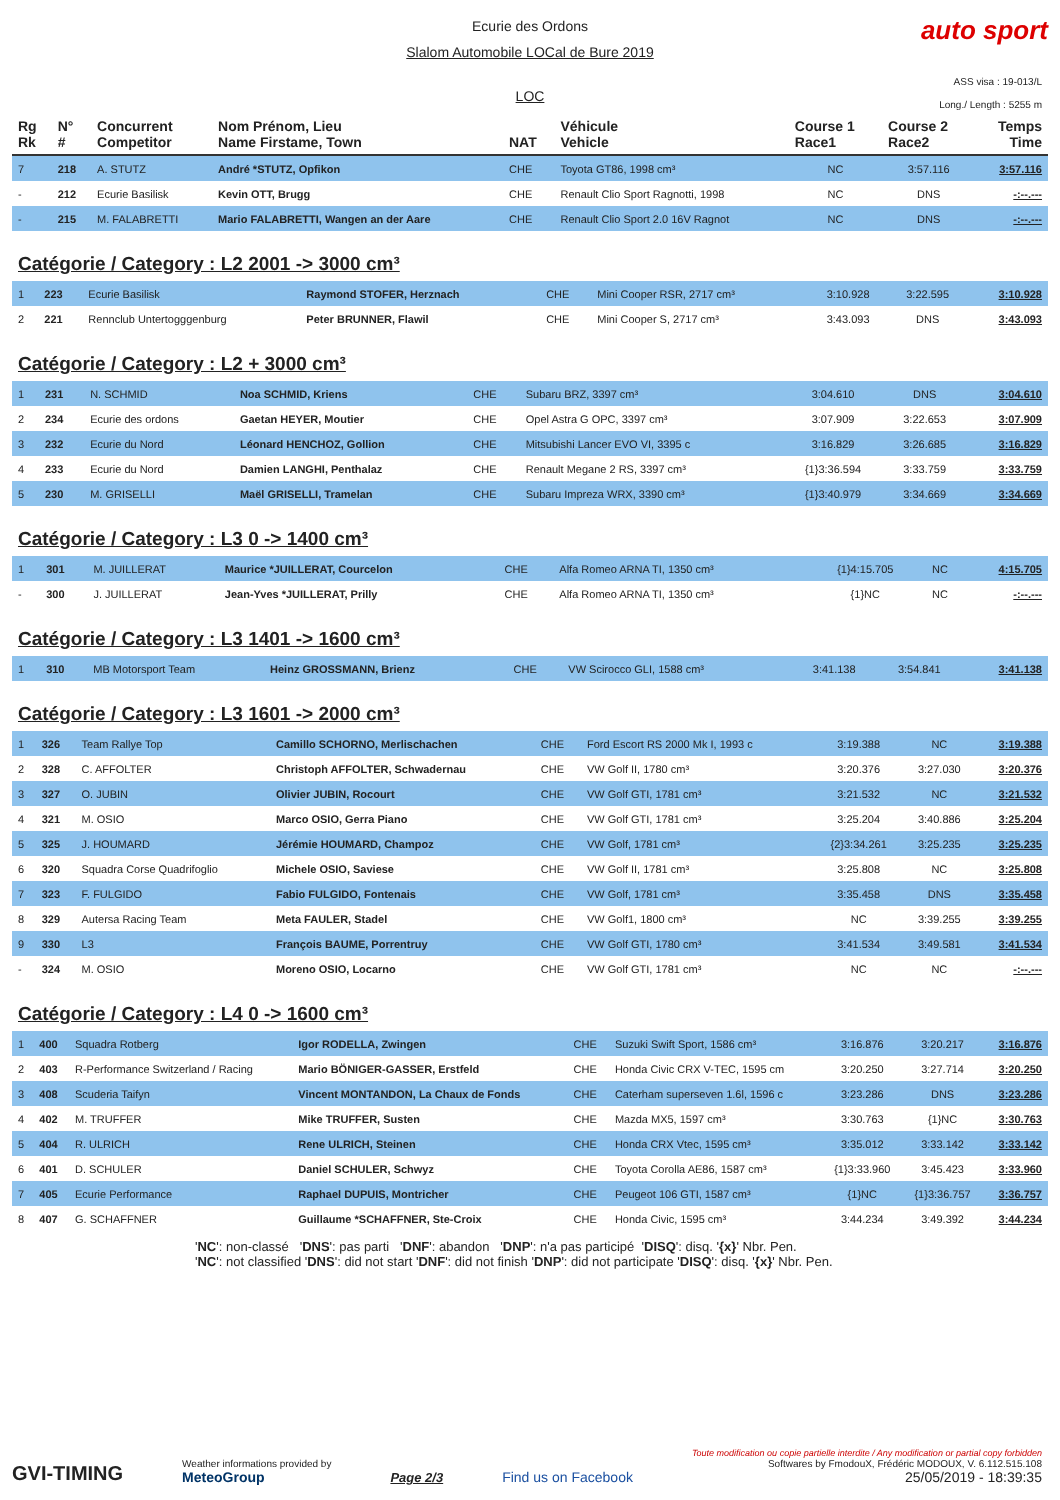auto sport
Ecurie des Ordons
Slalom Automobile LOCal de Bure 2019
LOC
ASS visa : 19-013/L
Long./ Length : 5255 m
| Rg Rk | N° # | Concurrent Competitor | Nom Prénom, Lieu Name Firstame, Town | NAT | Véhicule Vehicle | Course 1 Race1 | Course 2 Race2 | Temps Time |
| --- | --- | --- | --- | --- | --- | --- | --- | --- |
| 7 | 218 | A. STUTZ | André *STUTZ, Opfikon | CHE | Toyota GT86, 1998 cm³ | NC | 3:57.116 | 3:57.116 |
| - | 212 | Ecurie Basilisk | Kevin OTT, Brugg | CHE | Renault Clio Sport Ragnotti, 1998 | NC | DNS | -:--.--- |
| - | 215 | M. FALABRETTI | Mario FALABRETTI, Wangen an der Aare | CHE | Renault Clio Sport 2.0 16V Ragnot | NC | DNS | -:--.--- |
Catégorie / Category : L2 2001 -> 3000 cm³
| 1 | 223 | Ecurie Basilisk | Raymond STOFER, Herznach | CHE | Mini Cooper RSR, 2717 cm³ | 3:10.928 | 3:22.595 | 3:10.928 |
| 2 | 221 | Rennclub Untertogggenburg | Peter BRUNNER, Flawil | CHE | Mini Cooper S, 2717 cm³ | 3:43.093 | DNS | 3:43.093 |
Catégorie / Category : L2 + 3000 cm³
| 1 | 231 | N. SCHMID | Noa SCHMID, Kriens | CHE | Subaru BRZ, 3397 cm³ | 3:04.610 | DNS | 3:04.610 |
| 2 | 234 | Ecurie des ordons | Gaetan HEYER, Moutier | CHE | Opel Astra G OPC, 3397 cm³ | 3:07.909 | 3:22.653 | 3:07.909 |
| 3 | 232 | Ecurie du Nord | Léonard HENCHOZ, Gollion | CHE | Mitsubishi Lancer EVO VI, 3395 c | 3:16.829 | 3:26.685 | 3:16.829 |
| 4 | 233 | Ecurie du Nord | Damien LANGHI, Penthalaz | CHE | Renault Megane 2 RS, 3397 cm³ | {1}3:36.594 | 3:33.759 | 3:33.759 |
| 5 | 230 | M. GRISELLI | Maël GRISELLI, Tramelan | CHE | Subaru Impreza WRX, 3390 cm³ | {1}3:40.979 | 3:34.669 | 3:34.669 |
Catégorie / Category : L3 0 -> 1400 cm³
| 1 | 301 | M. JUILLERAT | Maurice *JUILLERAT, Courcelon | CHE | Alfa Romeo ARNA TI, 1350 cm³ | {1}4:15.705 | NC | 4:15.705 |
| - | 300 | J. JUILLERAT | Jean-Yves *JUILLERAT, Prilly | CHE | Alfa Romeo ARNA TI, 1350 cm³ | {1}NC | NC | -:--.--- |
Catégorie / Category : L3 1401 -> 1600 cm³
| 1 | 310 | MB Motorsport Team | Heinz GROSSMANN, Brienz | CHE | VW Scirocco GLI, 1588 cm³ | 3:41.138 | 3:54.841 | 3:41.138 |
Catégorie / Category : L3 1601 -> 2000 cm³
| 1 | 326 | Team Rallye Top | Camillo SCHORNO, Merlischachen | CHE | Ford Escort RS 2000 Mk I, 1993 c | 3:19.388 | NC | 3:19.388 |
| 2 | 328 | C. AFFOLTER | Christoph AFFOLTER, Schwadernau | CHE | VW Golf II, 1780 cm³ | 3:20.376 | 3:27.030 | 3:20.376 |
| 3 | 327 | O. JUBIN | Olivier JUBIN, Rocourt | CHE | VW Golf GTI, 1781 cm³ | 3:21.532 | NC | 3:21.532 |
| 4 | 321 | M. OSIO | Marco OSIO, Gerra Piano | CHE | VW Golf GTI, 1781 cm³ | 3:25.204 | 3:40.886 | 3:25.204 |
| 5 | 325 | J. HOUMARD | Jérémie HOUMARD, Champoz | CHE | VW Golf, 1781 cm³ | {2}3:34.261 | 3:25.235 | 3:25.235 |
| 6 | 320 | Squadra Corse Quadrifoglio | Michele OSIO, Saviese | CHE | VW Golf II, 1781 cm³ | 3:25.808 | NC | 3:25.808 |
| 7 | 323 | F. FULGIDO | Fabio FULGIDO, Fontenais | CHE | VW Golf, 1781 cm³ | 3:35.458 | DNS | 3:35.458 |
| 8 | 329 | Autersa Racing Team | Meta FAULER, Stadel | CHE | VW Golf1, 1800 cm³ | NC | 3:39.255 | 3:39.255 |
| 9 | 330 | L3 | François BAUME, Porrentruy | CHE | VW Golf GTI, 1780 cm³ | 3:41.534 | 3:49.581 | 3:41.534 |
| - | 324 | M. OSIO | Moreno OSIO, Locarno | CHE | VW Golf GTI, 1781 cm³ | NC | NC | -:--.--- |
Catégorie / Category : L4 0 -> 1600 cm³
| 1 | 400 | Squadra Rotberg | Igor RODELLA, Zwingen | CHE | Suzuki Swift Sport, 1586 cm³ | 3:16.876 | 3:20.217 | 3:16.876 |
| 2 | 403 | R-Performance Switzerland / Racing | Mario BÖNIGER-GASSER, Erstfeld | CHE | Honda Civic CRX V-TEC, 1595 cm | 3:20.250 | 3:27.714 | 3:20.250 |
| 3 | 408 | Scuderia Taifyn | Vincent MONTANDON, La Chaux de Fonds | CHE | Caterham superseven 1.6l, 1596 c | 3:23.286 | DNS | 3:23.286 |
| 4 | 402 | M. TRUFFER | Mike TRUFFER, Susten | CHE | Mazda MX5, 1597 cm³ | 3:30.763 | {1}NC | 3:30.763 |
| 5 | 404 | R. ULRICH | Rene ULRICH, Steinen | CHE | Honda CRX Vtec, 1595 cm³ | 3:35.012 | 3:33.142 | 3:33.142 |
| 6 | 401 | D. SCHULER | Daniel SCHULER, Schwyz | CHE | Toyota Corolla AE86, 1587 cm³ | {1}3:33.960 | 3:45.423 | 3:33.960 |
| 7 | 405 | Ecurie Performance | Raphael DUPUIS, Montricher | CHE | Peugeot 106 GTI, 1587 cm³ | {1}NC | {1}3:36.757 | 3:36.757 |
| 8 | 407 | G. SCHAFFNER | Guillaume *SCHAFFNER, Ste-Croix | CHE | Honda Civic, 1595 cm³ | 3:44.234 | 3:49.392 | 3:44.234 |
'NC': non-classé 'DNS': pas parti 'DNF': abandon 'DNP': n'a pas participé 'DISQ': disq. '{x}' Nbr. Pen.
'NC': not classified 'DNS': did not start 'DNF': did not finish 'DNP': did not participate 'DISQ': disq. '{x}' Nbr. Pen.
GVI-TIMING
Weather informations provided by
MeteoGroup
Page 2/3
Find us on Facebook
Toute modification ou copie partielle interdite / Any modification or partial copy forbidden
Softwares by FmodouX, Frédéric MODOUX, V. 6.112.515.108
25/05/2019 - 18:39:35